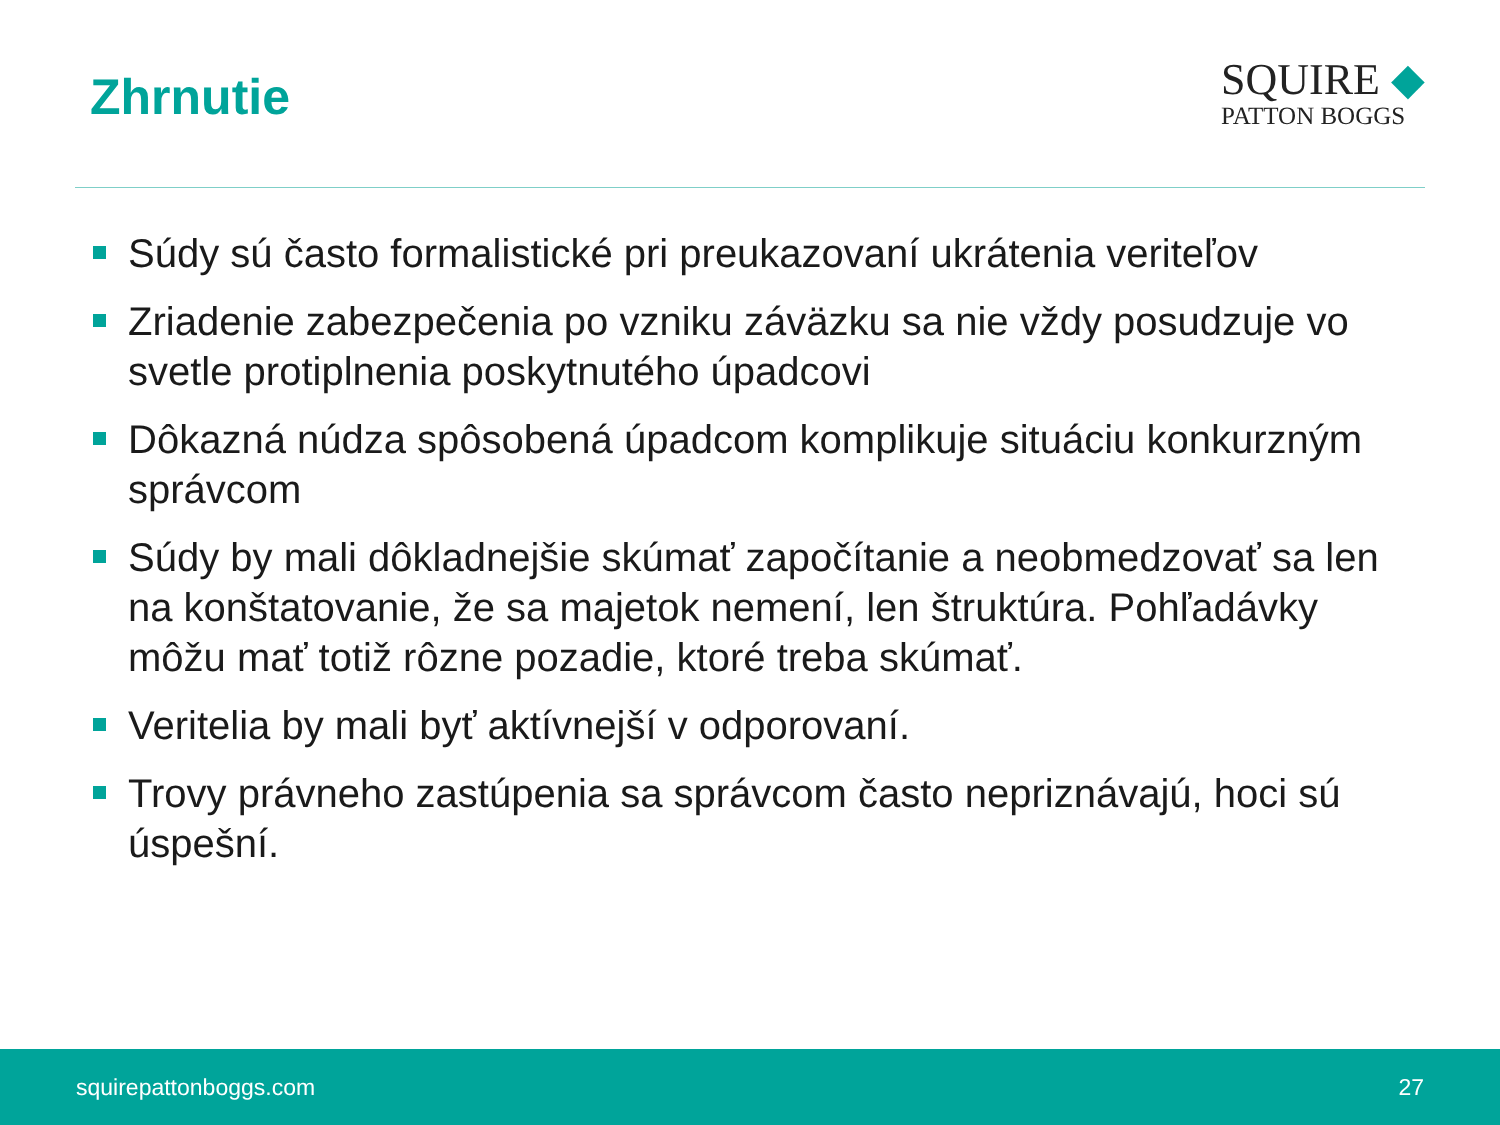Zhrnutie
SQUIRE ◆
PATTON BOGGS
Súdy sú často formalistické pri preukazovaní ukrátenia veriteľov
Zriadenie zabezpečenia po vzniku záväzku sa nie vždy posudzuje vo svetle protiplnenia poskytnutého úpadcovi
Dôkazná núdza spôsobená úpadcom komplikuje situáciu konkurzným správcom
Súdy by mali dôkladnejšie skúmať započítanie a neobmedzovať sa len na konštatovanie, že sa majetok nemení, len štruktúra. Pohľadávky môžu mať totiž rôzne pozadie, ktoré treba skúmať.
Veritelia by mali byť aktívnejší v odporovaní.
Trovy právneho zastúpenia sa správcom často nepriznávajú, hoci sú úspešní.
squirepattonboggs.com 27